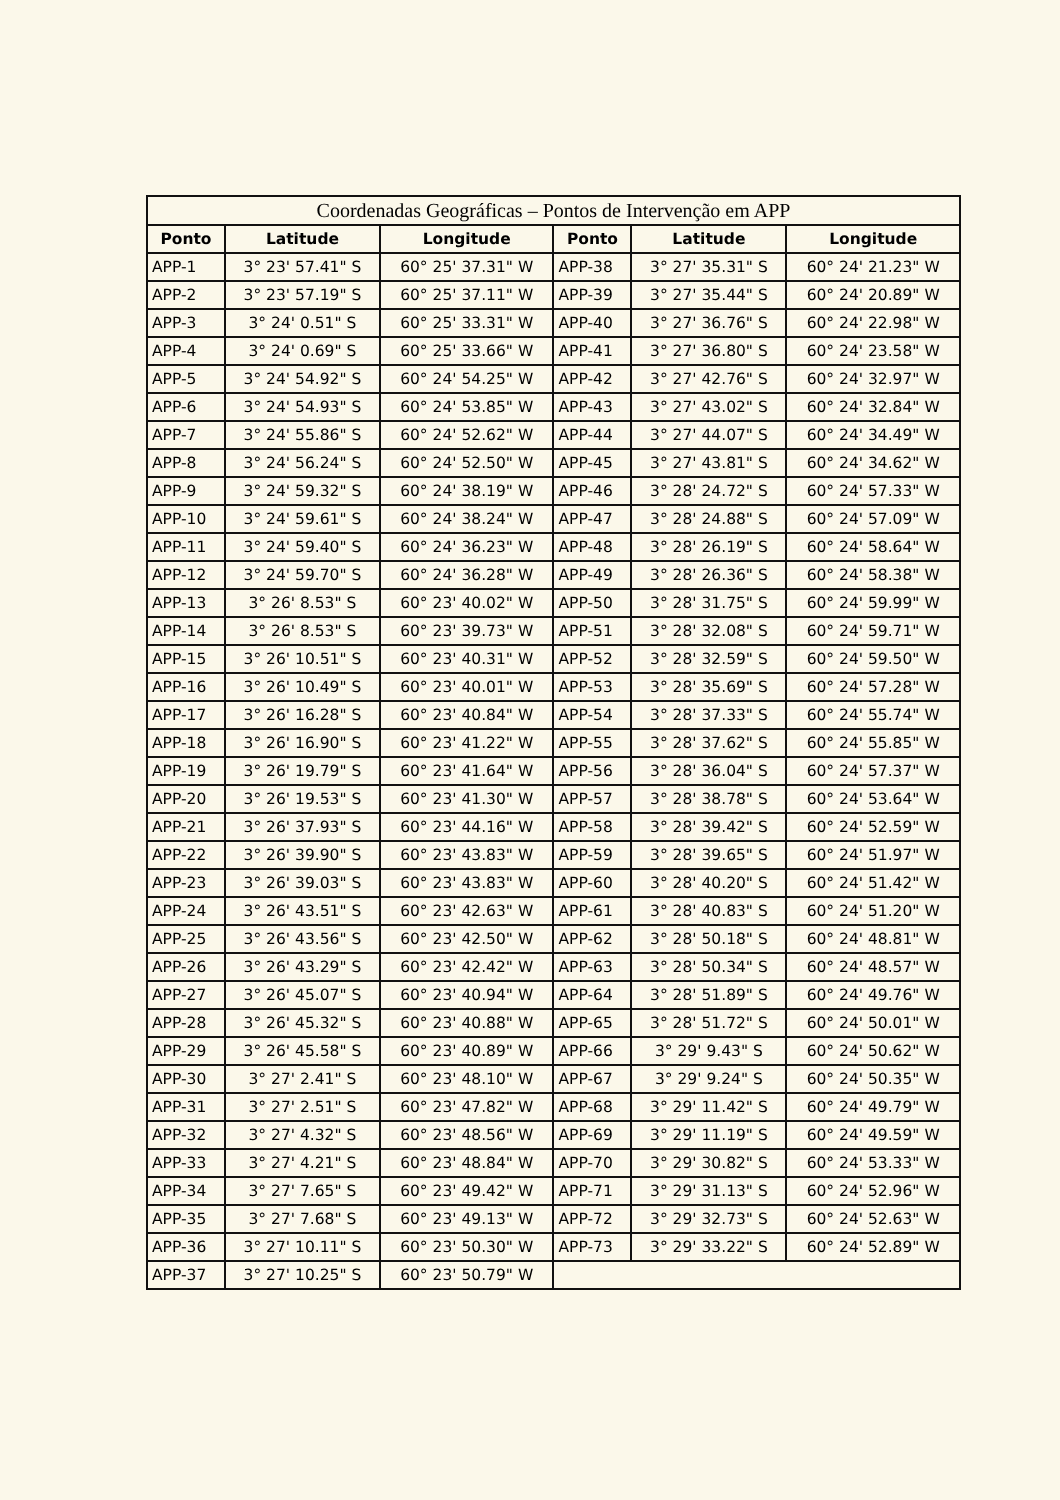Coordenadas Geográficas – Pontos de Intervenção em APP
| Ponto | Latitude | Longitude | Ponto | Latitude | Longitude |
| --- | --- | --- | --- | --- | --- |
| APP-1 | 3° 23' 57.41" S | 60° 25' 37.31" W | APP-38 | 3° 27' 35.31" S | 60° 24' 21.23" W |
| APP-2 | 3° 23' 57.19" S | 60° 25' 37.11" W | APP-39 | 3° 27' 35.44" S | 60° 24' 20.89" W |
| APP-3 | 3° 24' 0.51" S | 60° 25' 33.31" W | APP-40 | 3° 27' 36.76" S | 60° 24' 22.98" W |
| APP-4 | 3° 24' 0.69" S | 60° 25' 33.66" W | APP-41 | 3° 27' 36.80" S | 60° 24' 23.58" W |
| APP-5 | 3° 24' 54.92" S | 60° 24' 54.25" W | APP-42 | 3° 27' 42.76" S | 60° 24' 32.97" W |
| APP-6 | 3° 24' 54.93" S | 60° 24' 53.85" W | APP-43 | 3° 27' 43.02" S | 60° 24' 32.84" W |
| APP-7 | 3° 24' 55.86" S | 60° 24' 52.62" W | APP-44 | 3° 27' 44.07" S | 60° 24' 34.49" W |
| APP-8 | 3° 24' 56.24" S | 60° 24' 52.50" W | APP-45 | 3° 27' 43.81" S | 60° 24' 34.62" W |
| APP-9 | 3° 24' 59.32" S | 60° 24' 38.19" W | APP-46 | 3° 28' 24.72" S | 60° 24' 57.33" W |
| APP-10 | 3° 24' 59.61" S | 60° 24' 38.24" W | APP-47 | 3° 28' 24.88" S | 60° 24' 57.09" W |
| APP-11 | 3° 24' 59.40" S | 60° 24' 36.23" W | APP-48 | 3° 28' 26.19" S | 60° 24' 58.64" W |
| APP-12 | 3° 24' 59.70" S | 60° 24' 36.28" W | APP-49 | 3° 28' 26.36" S | 60° 24' 58.38" W |
| APP-13 | 3° 26' 8.53" S | 60° 23' 40.02" W | APP-50 | 3° 28' 31.75" S | 60° 24' 59.99" W |
| APP-14 | 3° 26' 8.53" S | 60° 23' 39.73" W | APP-51 | 3° 28' 32.08" S | 60° 24' 59.71" W |
| APP-15 | 3° 26' 10.51" S | 60° 23' 40.31" W | APP-52 | 3° 28' 32.59" S | 60° 24' 59.50" W |
| APP-16 | 3° 26' 10.49" S | 60° 23' 40.01" W | APP-53 | 3° 28' 35.69" S | 60° 24' 57.28" W |
| APP-17 | 3° 26' 16.28" S | 60° 23' 40.84" W | APP-54 | 3° 28' 37.33" S | 60° 24' 55.74" W |
| APP-18 | 3° 26' 16.90" S | 60° 23' 41.22" W | APP-55 | 3° 28' 37.62" S | 60° 24' 55.85" W |
| APP-19 | 3° 26' 19.79" S | 60° 23' 41.64" W | APP-56 | 3° 28' 36.04" S | 60° 24' 57.37" W |
| APP-20 | 3° 26' 19.53" S | 60° 23' 41.30" W | APP-57 | 3° 28' 38.78" S | 60° 24' 53.64" W |
| APP-21 | 3° 26' 37.93" S | 60° 23' 44.16" W | APP-58 | 3° 28' 39.42" S | 60° 24' 52.59" W |
| APP-22 | 3° 26' 39.90" S | 60° 23' 43.83" W | APP-59 | 3° 28' 39.65" S | 60° 24' 51.97" W |
| APP-23 | 3° 26' 39.03" S | 60° 23' 43.83" W | APP-60 | 3° 28' 40.20" S | 60° 24' 51.42" W |
| APP-24 | 3° 26' 43.51" S | 60° 23' 42.63" W | APP-61 | 3° 28' 40.83" S | 60° 24' 51.20" W |
| APP-25 | 3° 26' 43.56" S | 60° 23' 42.50" W | APP-62 | 3° 28' 50.18" S | 60° 24' 48.81" W |
| APP-26 | 3° 26' 43.29" S | 60° 23' 42.42" W | APP-63 | 3° 28' 50.34" S | 60° 24' 48.57" W |
| APP-27 | 3° 26' 45.07" S | 60° 23' 40.94" W | APP-64 | 3° 28' 51.89" S | 60° 24' 49.76" W |
| APP-28 | 3° 26' 45.32" S | 60° 23' 40.88" W | APP-65 | 3° 28' 51.72" S | 60° 24' 50.01" W |
| APP-29 | 3° 26' 45.58" S | 60° 23' 40.89" W | APP-66 | 3° 29' 9.43" S | 60° 24' 50.62" W |
| APP-30 | 3° 27' 2.41" S | 60° 23' 48.10" W | APP-67 | 3° 29' 9.24" S | 60° 24' 50.35" W |
| APP-31 | 3° 27' 2.51" S | 60° 23' 47.82" W | APP-68 | 3° 29' 11.42" S | 60° 24' 49.79" W |
| APP-32 | 3° 27' 4.32" S | 60° 23' 48.56" W | APP-69 | 3° 29' 11.19" S | 60° 24' 49.59" W |
| APP-33 | 3° 27' 4.21" S | 60° 23' 48.84" W | APP-70 | 3° 29' 30.82" S | 60° 24' 53.33" W |
| APP-34 | 3° 27' 7.65" S | 60° 23' 49.42" W | APP-71 | 3° 29' 31.13" S | 60° 24' 52.96" W |
| APP-35 | 3° 27' 7.68" S | 60° 23' 49.13" W | APP-72 | 3° 29' 32.73" S | 60° 24' 52.63" W |
| APP-36 | 3° 27' 10.11" S | 60° 23' 50.30" W | APP-73 | 3° 29' 33.22" S | 60° 24' 52.89" W |
| APP-37 | 3° 27' 10.25" S | 60° 23' 50.79" W | | | |